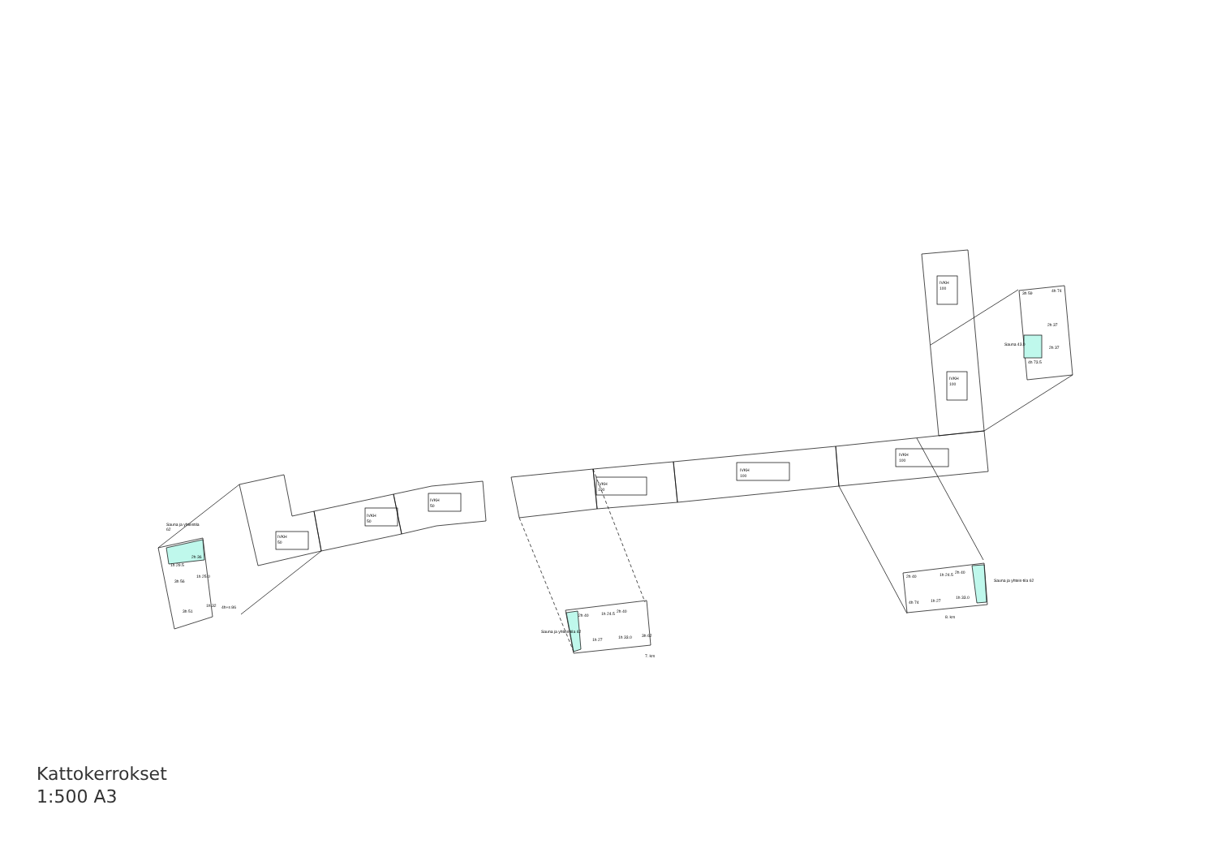IVKH
50
IVKH
50
IVKH
50
IVKH
100
IVKH
100
IVKH
100
IVKH
100
IVKH
100
Sauna ja yhteistila
62
1h 29.5
2h 36
3h 56
1h 25.0
3h 51
1h 32
4h+s 86
2h 40
1h 24.5
2h 40
Sauna ja yhteis-tila 62
1h 27
1h 33.0
3h 62
7. krs
2h 40
1h 24.5
2h 40
Sauna ja yhteis-tila 62
4h 74
1h 27
1h 33.0
8. krs
3h 59
4h 74
2h 37
Sauna 43.0
2h 37
4h 73.5
Kattokerrokset
1:500 A3